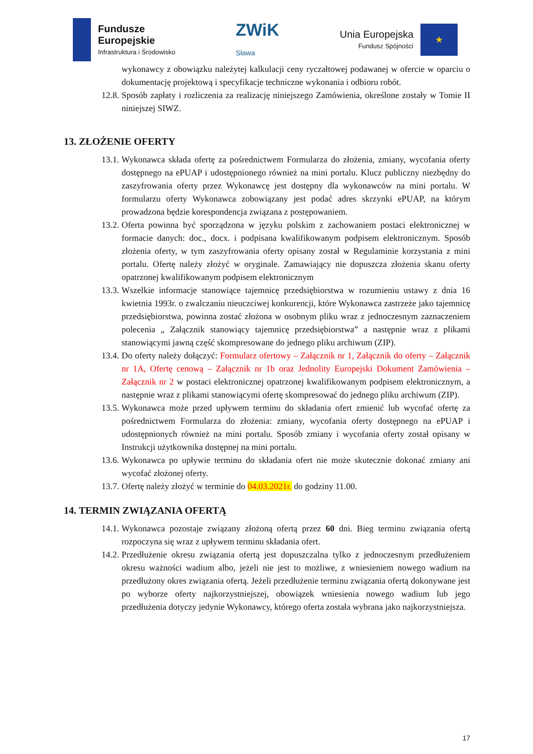Fundusze
Europejskie
Infrastruktura i Środowisko
ZWiK
Sława
Unia Europejska
Fundusz Spójności
★
wykonawcy z obowiązku należytej kalkulacji ceny ryczałtowej podawanej w ofercie w oparciu o dokumentację projektową i specyfikacje techniczne wykonania i odbioru robót.
12.8. Sposób zapłaty i rozliczenia za realizację niniejszego Zamówienia, określone zostały w Tomie II niniejszej SIWZ.
13. ZŁOŻENIE OFERTY
13.1. Wykonawca składa ofertę za pośrednictwem Formularza do złożenia, zmiany, wycofania oferty dostępnego na ePUAP i udostępnionego również na mini portalu. Klucz publiczny niezbędny do zaszyfrowania oferty przez Wykonawcę jest dostępny dla wykonawców na mini portalu. W formularzu oferty Wykonawca zobowiązany jest podać adres skrzynki ePUAP, na którym prowadzona będzie korespondencja związana z postępowaniem.
13.2. Oferta powinna być sporządzona w języku polskim z zachowaniem postaci elektronicznej w formacie danych: doc., docx. i podpisana kwalifikowanym podpisem elektronicznym. Sposób złożenia oferty, w tym zaszyfrowania oferty opisany został w Regulaminie korzystania z mini portalu. Ofertę należy złożyć w oryginale. Zamawiający nie dopuszcza złożenia skanu oferty opatrzonej kwalifikowanym podpisem elektronicznym
13.3. Wszelkie informacje stanowiące tajemnicę przedsiębiorstwa w rozumieniu ustawy z dnia 16 kwietnia 1993r. o zwalczaniu nieuczciwej konkurencji, które Wykonawca zastrzeże jako tajemnicę przedsiębiorstwa, powinna zostać złożona w osobnym pliku wraz z jednoczesnym zaznaczeniem polecenia „ Załącznik stanowiący tajemnicę przedsiębiorstwa” a następnie wraz z plikami stanowiącymi jawną część skompresowane do jednego pliku archiwum (ZIP).
13.4. Do oferty należy dołączyć: Formularz ofertowy – Załącznik nr 1, Załącznik do oferty – Załącznik nr 1A, Ofertę cenową – Załącznik nr 1b oraz Jednolity Europejski Dokument Zamówienia – Załącznik nr 2 w postaci elektronicznej opatrzonej kwalifikowanym podpisem elektronicznym, a następnie wraz z plikami stanowiącymi ofertę skompresować do jednego pliku archiwum (ZIP).
13.5. Wykonawca może przed upływem terminu do składania ofert zmienić lub wycofać ofertę za pośrednictwem Formularza do złożenia: zmiany, wycofania oferty dostępnego na ePUAP i udostępnionych również na mini portalu. Sposób zmiany i wycofania oferty został opisany w Instrukcji użytkownika dostępnej na mini portalu.
13.6. Wykonawca po upływie terminu do składania ofert nie może skutecznie dokonać zmiany ani wycofać złożonej oferty.
13.7. Ofertę należy złożyć w terminie do 04.03.2021r. do godziny 11.00.
14. TERMIN ZWIĄZANIA OFERTĄ
14.1. Wykonawca pozostaje związany złożoną ofertą przez 60 dni. Bieg terminu związania ofertą rozpoczyna się wraz z upływem terminu składania ofert.
14.2. Przedłużenie okresu związania ofertą jest dopuszczalna tylko z jednoczesnym przedłużeniem okresu ważności wadium albo, jeżeli nie jest to możliwe, z wniesieniem nowego wadium na przedłużony okres związania ofertą. Jeżeli przedłużenie terminu związania ofertą dokonywane jest po wyborze oferty najkorzystniejszej, obowiązek wniesienia nowego wadium lub jego przedłużenia dotyczy jedynie Wykonawcy, którego oferta została wybrana jako najkorzystniejsza.
17